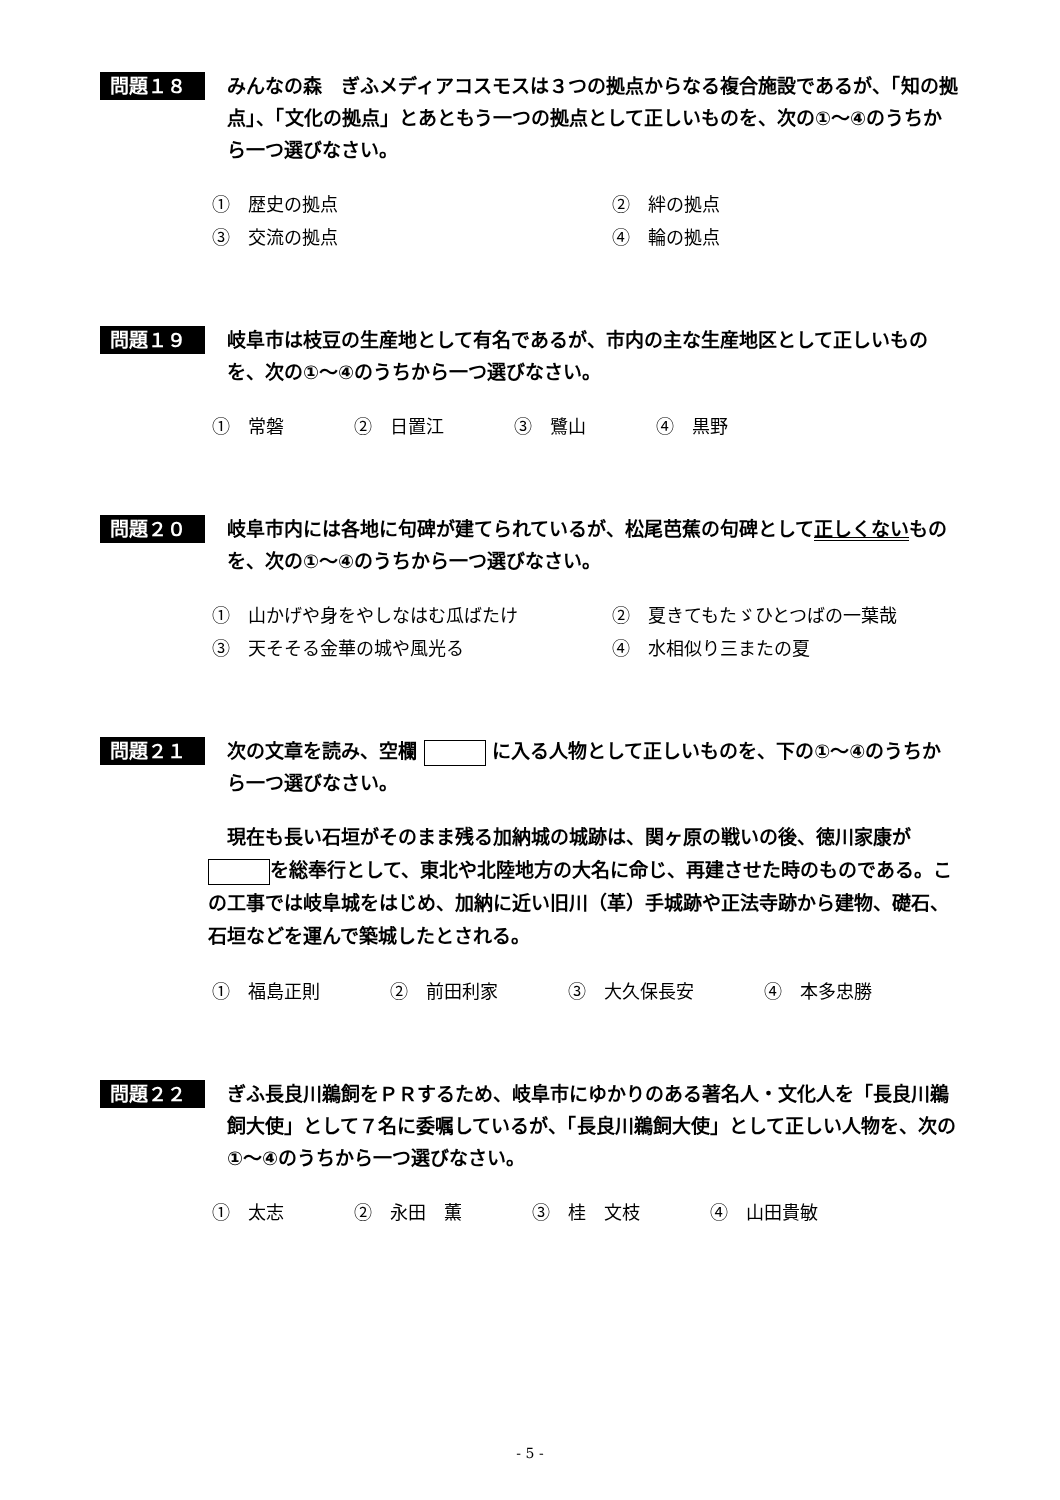問題１８
みんなの森　ぎふメディアコスモスは３つの拠点からなる複合施設であるが、「知の拠点」、「文化の拠点」とあともう一つの拠点として正しいものを、次の①～④のうちから一つ選びなさい。
①　歴史の拠点 ②　絆の拠点 ③　交流の拠点 ④　輪の拠点
問題１９
岐阜市は枝豆の生産地として有名であるが、市内の主な生産地区として正しいものを、次の①～④のうちから一つ選びなさい。
①　常磐 ②　日置江 ③　鷺山 ④　黒野
問題２０
岐阜市内には各地に句碑が建てられているが、松尾芭蕉の句碑として正しくないものを、次の①～④のうちから一つ選びなさい。
①　山かげや身をやしなはむ瓜ばたけ ②　夏きてもたゞひとつばの一葉哉 ③　天そそる金華の城や風光る ④　水相似り三またの夏
問題２１
次の文章を読み、空欄 に入る人物として正しいものを、下の①～④のうちから一つ選びなさい。
　現在も長い石垣がそのまま残る加納城の城跡は、関ヶ原の戦いの後、徳川家康が を総奉行として、東北や北陸地方の大名に命じ、再建させた時のものである。この工事では岐阜城をはじめ、加納に近い旧川（革）手城跡や正法寺跡から建物、礎石、石垣などを運んで築城したとされる。
①　福島正則 ②　前田利家 ③　大久保長安 ④　本多忠勝
問題２２
ぎふ長良川鵜飼をＰＲするため、岐阜市にゆかりのある著名人・文化人を「長良川鵜飼大使」として７名に委嘱しているが、「長良川鵜飼大使」として正しい人物を、次の①～④のうちから一つ選びなさい。
①　太志 ②　永田　薫 ③　桂　文枝 ④　山田貴敏
- 5 -